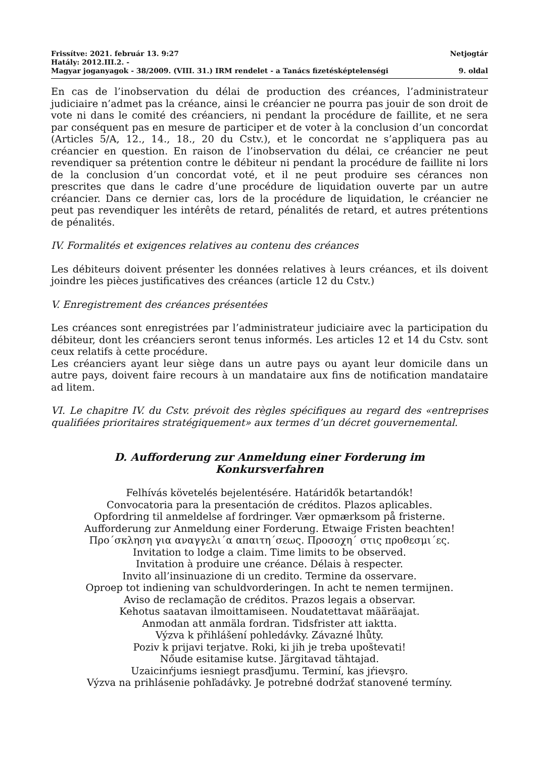Frissítve: 2021. február 13. 9:27 Netjogtár
Hatály: 2012.III.2. -
Magyar joganyagok - 38/2009. (VIII. 31.) IRM rendelet - a Tanács fizetésképtelenségi 9. oldal
En cas de l’inobservation du délai de production des créances, l’administrateur judiciaire n’admet pas la créance, ainsi le créancier ne pourra pas jouir de son droit de vote ni dans le comité des créanciers, ni pendant la procédure de faillite, et ne sera par conséquent pas en mesure de participer et de voter à la conclusion d’un concordat (Articles 5/A, 12., 14., 18., 20 du Cstv.), et le concordat ne s’appliquera pas au créancier en question. En raison de l’inobservation du délai, ce créancier ne peut revendiquer sa prétention contre le débiteur ni pendant la procédure de faillite ni lors de la conclusion d’un concordat voté, et il ne peut produire ses cérances non prescrites que dans le cadre d’une procédure de liquidation ouverte par un autre créancier. Dans ce dernier cas, lors de la procédure de liquidation, le créancier ne peut pas revendiquer les intérêts de retard, pénalités de retard, et autres prétentions de pénalités.
IV. Formalités et exigences relatives au contenu des créances
Les débiteurs doivent présenter les données relatives à leurs créances, et ils doivent joindre les pièces justificatives des créances (article 12 du Cstv.)
V. Enregistrement des créances présentées
Les créances sont enregistrées par l’administrateur judiciaire avec la participation du débiteur, dont les créanciers seront tenus informés. Les articles 12 et 14 du Cstv. sont ceux relatifs à cette procédure.
Les créanciers ayant leur siège dans un autre pays ou ayant leur domicile dans un autre pays, doivent faire recours à un mandataire aux fins de notification mandataire ad litem.
VI. Le chapitre IV. du Cstv. prévoit des règles spécifiques au regard des «entreprises qualifiées prioritaires stratégiquement» aux termes d’un décret gouvernemental.
D. Aufforderung zur Anmeldung einer Forderung im
Konkursverfahren
Felhívás követelés bejelentésére. Határidők betartandók!
Convocatoria para la presentación de créditos. Plazos aplicables.
Opfordring til anmeldelse af fordringer. Vær opmærksom på fristerne.
Aufforderung zur Anmeldung einer Forderung. Etwaige Fristen beachten!
Προ΄σκληση για αναγγελι΄α απαιτη΄σεως. Προσοχη΄ στις προθεσμι΄ες.
Invitation to lodge a claim. Time limits to be observed.
Invitation à produire une créance. Délais à respecter.
Invito all’insinuazione di un credito. Termine da osservare.
Oproep tot indiening van schuldvorderingen. In acht te nemen termijnen.
Aviso de reclamação de créditos. Prazos legais a observar.
Kehotus saatavan ilmoittamiseen. Noudatettavat määräajat.
Anmodan att anmäla fordran. Tidsfrister att iaktta.
Výzva k přihlášení pohledávky. Závazné lhůty.
Poziv k prijavi terjatve. Roki, ki jih je treba upoštevati!
Nőude esitamise kutse. Järgitavad tähtajad.
Uzaicinŕjums iesniegt prasďjumu. Terminí, kas jŕievşro.
Výzva na prihlásenie pohľadávky. Je potrebné dodržať stanovené termíny.